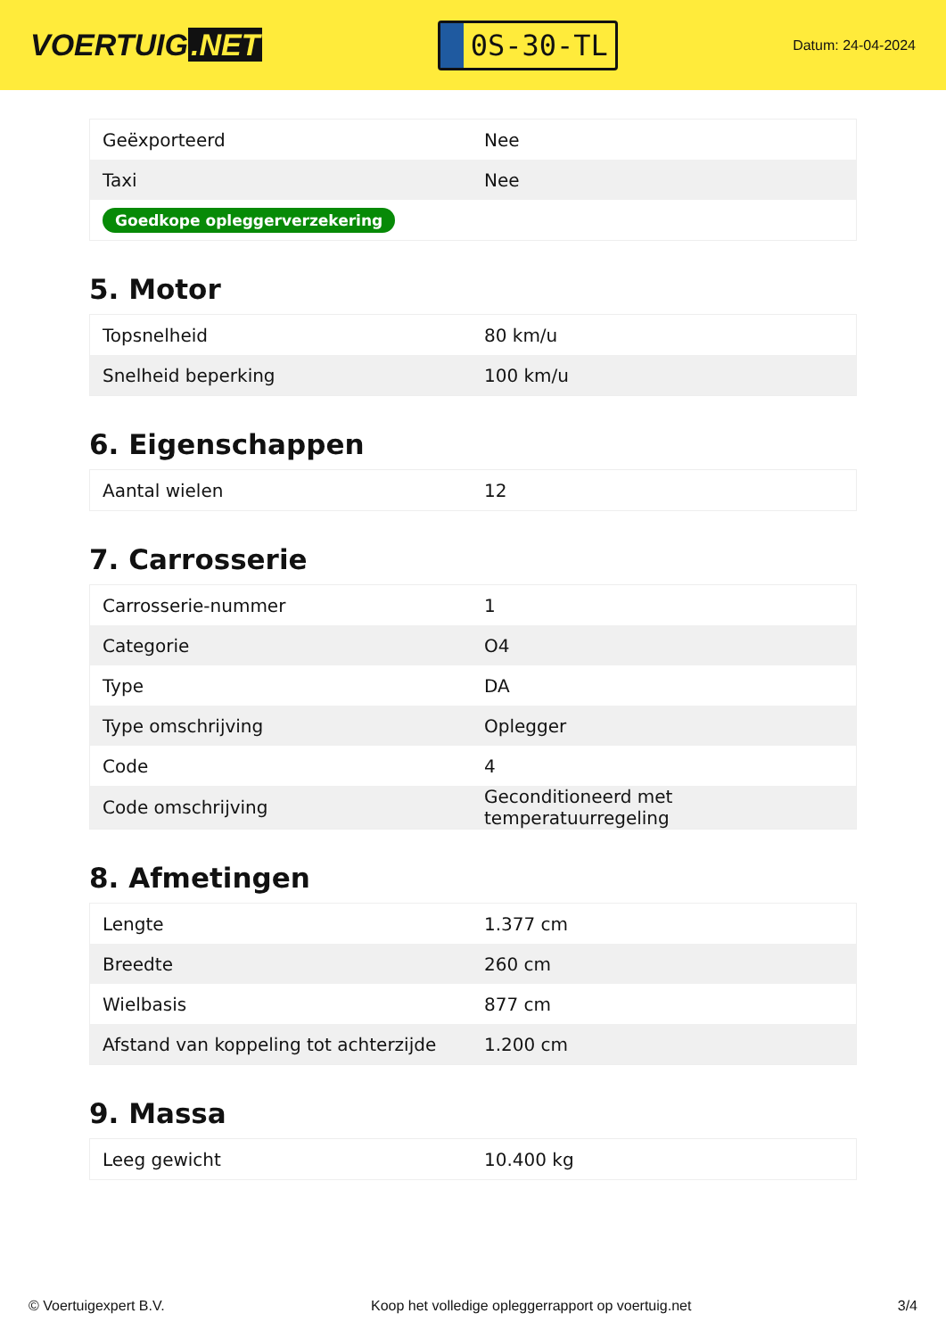VOERTUIG.NET
0S-30-TL
Datum: 24-04-2024
| Geëxporteerd | Nee |
| Taxi | Nee |
| Goedkope opleggerverzekering | |
5. Motor
| Topsnelheid | 80 km/u |
| Snelheid beperking | 100 km/u |
6. Eigenschappen
| Aantal wielen | 12 |
7. Carrosserie
| Carrosserie-nummer | 1 |
| Categorie | O4 |
| Type | DA |
| Type omschrijving | Oplegger |
| Code | 4 |
| Code omschrijving | Geconditioneerd met temperatuurregeling |
8. Afmetingen
| Lengte | 1.377 cm |
| Breedte | 260 cm |
| Wielbasis | 877 cm |
| Afstand van koppeling tot achterzijde | 1.200 cm |
9. Massa
| Leeg gewicht | 10.400 kg |
© Voertuigexpert B.V. Koop het volledige opleggerrapport op voertuig.net 3/4